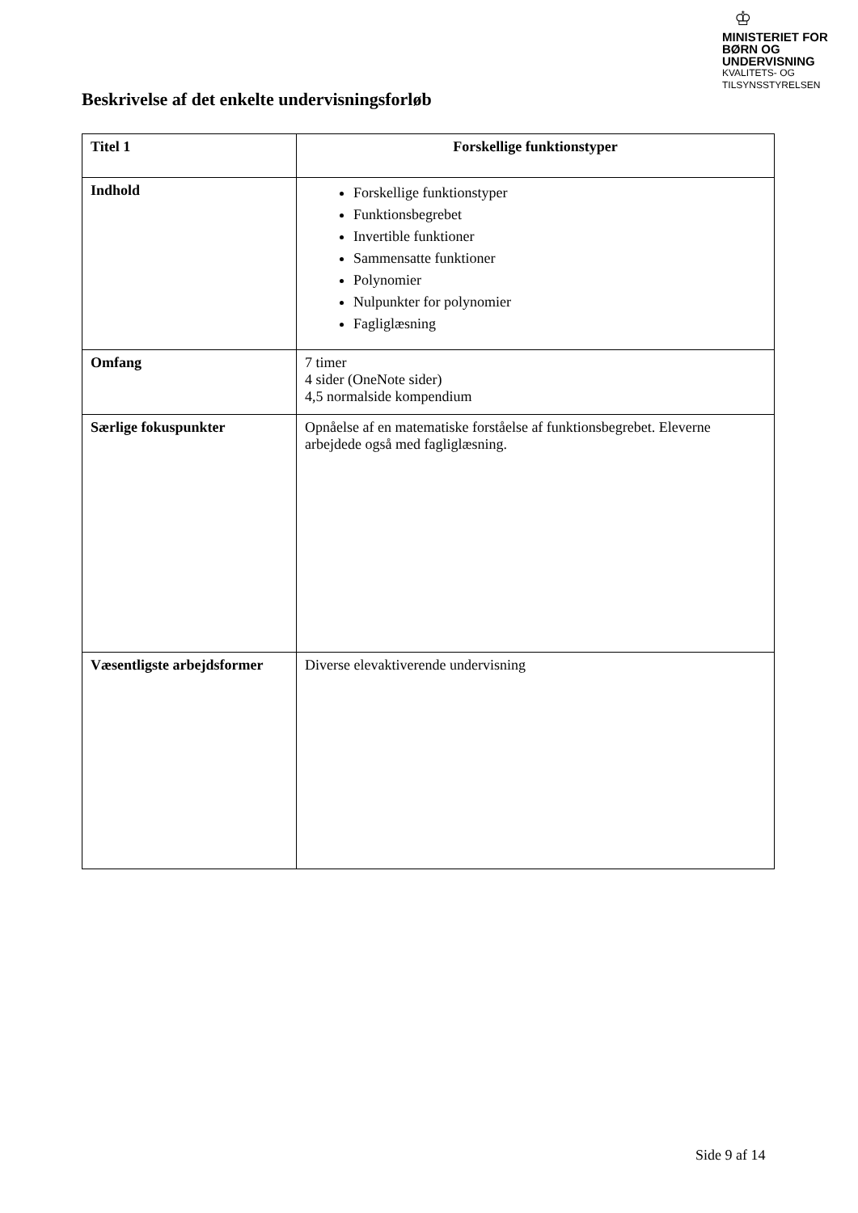♔
MINISTERIET FOR
BØRN OG
UNDERVISNING
KVALITETS- OG
TILSYNSSTYRELSEN
Beskrivelse af det enkelte undervisningsforløb
| Titel 1 | Forskellige funktionstyper |
| Indhold | Forskellige funktionstyper Funktionsbegrebet Invertible funktioner Sammensatte funktioner Polynomier Nulpunkter for polynomier Fagliglæsning |
| Omfang | 7 timer 4 sider (OneNote sider) 4,5 normalside kompendium |
| Særlige fokuspunkter | Opnåelse af en matematiske forståelse af funktionsbegrebet. Eleverne arbejdede også med fagliglæsning. |
| Væsentligste arbejdsformer | Diverse elevaktiverende undervisning |
Side 9 af 14